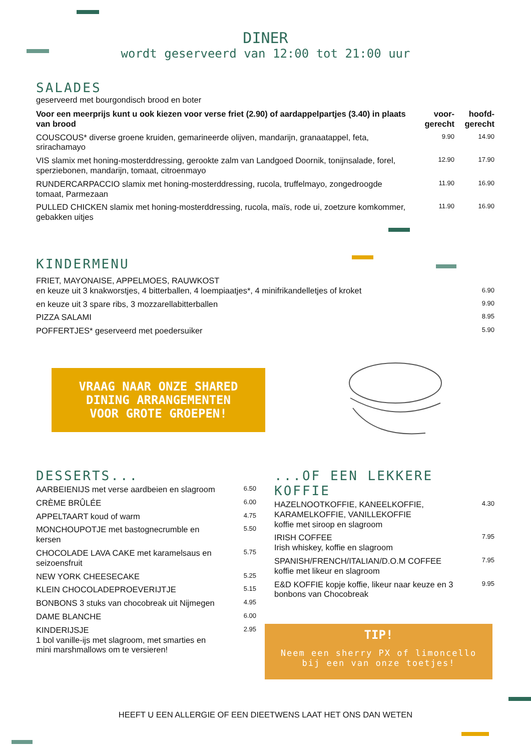DINER
wordt geserveerd van 12:00 tot 21:00 uur
SALADES
geserveerd met bourgondisch brood en boter
| Voor een meerprijs kunt u ook kiezen voor verse friet (2.90) of aardappelpartjes (3.40) in plaats van brood | voor- gerecht | hoofd- gerecht |
| --- | --- | --- |
| COUSCOUS* diverse groene kruiden, gemarineerde olijven, mandarijn, granaatappel, feta, srirachamayo | 9.90 | 14.90 |
| VIS slamix met honing-mosterddressing, gerookte zalm van Landgoed Doornik, tonijnsalade, forel, sperziebonen, mandarijn, tomaat, citroenmayo | 12.90 | 17.90 |
| RUNDERCARPACCIO slamix met honing-mosterddressing, rucola, truffelmayo, zongedroogde tomaat, Parmezaan | 11.90 | 16.90 |
| PULLED CHICKEN slamix met honing-mosterddressing, rucola, maïs, rode ui, zoetzure komkommer, gebakken uitjes | 11.90 | 16.90 |
KINDERMENU
| FRIET, MAYONAISE, APPELMOES, RAUWKOST en keuze uit 3 knakworstjes, 4 bitterballen, 4 loempiaatjes*, 4 minifrikandelletjes of kroket | 6.90 |
| en keuze uit 3 spare ribs, 3 mozzarellabitterballen | 9.90 |
| PIZZA SALAMI | 8.95 |
| POFFERTJES* geserveerd met poedersuiker | 5.90 |
VRAAG NAAR ONZE SHARED
DINING ARRANGEMENTEN
VOOR GROTE GROEPEN!
DESSERTS...
| AARBEIENIJS met verse aardbeien en slagroom | 6.50 |
| CRÈME BRÛLÉE | 6.00 |
| APPELTAART koud of warm | 4.75 |
| MONCHOUPOTJE met bastognecrumble en kersen | 5.50 |
| CHOCOLADE LAVA CAKE met karamelsaus en seizoensfruit | 5.75 |
| NEW YORK CHEESECAKE | 5.25 |
| KLEIN CHOCOLADEPROEVERIJTJE | 5.15 |
| BONBONS 3 stuks van chocobreak uit Nijmegen | 4.95 |
| DAME BLANCHE | 6.00 |
| KINDERIJSJE 1 bol vanille-ijs met slagroom, met smarties en mini marshmallows om te versieren! | 2.95 |
...OF EEN LEKKERE KOFFIE
| HAZELNOOTKOFFIE, KANEELKOFFIE, KARAMELKOFFIE, VANILLEKOFFIE koffie met siroop en slagroom | 4.30 |
| IRISH COFFEE Irish whiskey, koffie en slagroom | 7.95 |
| SPANISH/FRENCH/ITALIAN/D.O.M COFFEE koffie met likeur en slagroom | 7.95 |
| E&D KOFFIE kopje koffie, likeur naar keuze en 3 bonbons van Chocobreak | 9.95 |
TIP!
Neem een sherry PX of limoncello
bij een van onze toetjes!
HEEFT U EEN ALLERGIE OF EEN DIEETWENS LAAT HET ONS DAN WETEN